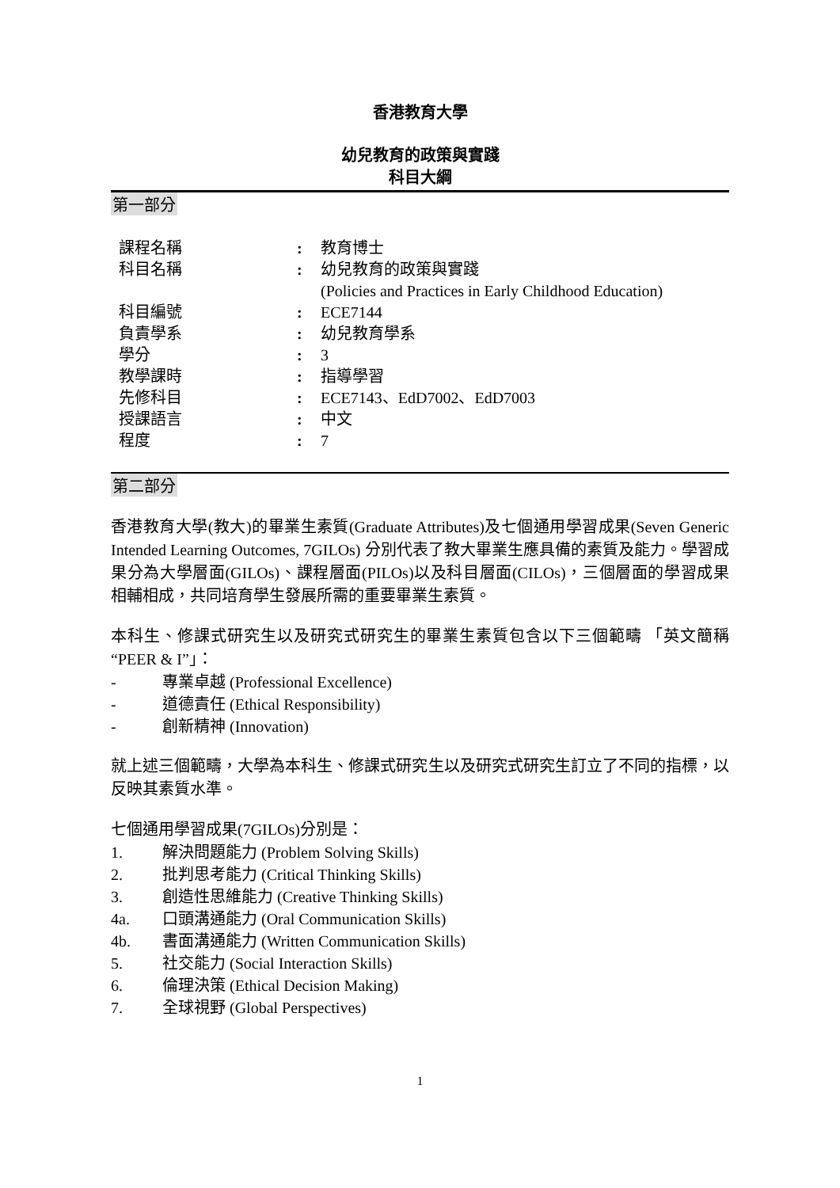香港教育大學
幼兒教育的政策與實踐
科目大綱
第一部分
| 課程名稱 | : | 教育博士 |
| 科目名稱 | : | 幼兒教育的政策與實踐 (Policies and Practices in Early Childhood Education) |
| 科目編號 | : | ECE7144 |
| 負責學系 | : | 幼兒教育學系 |
| 學分 | : | 3 |
| 教學課時 | : | 指導學習 |
| 先修科目 | : | ECE7143、EdD7002、EdD7003 |
| 授課語言 | : | 中文 |
| 程度 | : | 7 |
第二部分
香港教育大學(教大)的畢業生素質(Graduate Attributes)及七個通用學習成果(Seven Generic Intended Learning Outcomes, 7GILOs) 分別代表了教大畢業生應具備的素質及能力。學習成果分為大學層面(GILOs)、課程層面(PILOs)以及科目層面(CILOs)，三個層面的學習成果相輔相成，共同培育學生發展所需的重要畢業生素質。
本科生、修課式研究生以及研究式研究生的畢業生素質包含以下三個範疇 「英文簡稱 “PEER & I”」：
- 專業卓越 (Professional Excellence)
- 道德責任 (Ethical Responsibility)
- 創新精神 (Innovation)
就上述三個範疇，大學為本科生、修課式研究生以及研究式研究生訂立了不同的指標，以反映其素質水準。
七個通用學習成果(7GILOs)分別是：
1. 解決問題能力 (Problem Solving Skills)
2. 批判思考能力 (Critical Thinking Skills)
3. 創造性思維能力 (Creative Thinking Skills)
4a. 口頭溝通能力 (Oral Communication Skills)
4b. 書面溝通能力 (Written Communication Skills)
5. 社交能力 (Social Interaction Skills)
6. 倫理決策 (Ethical Decision Making)
7. 全球視野 (Global Perspectives)
1